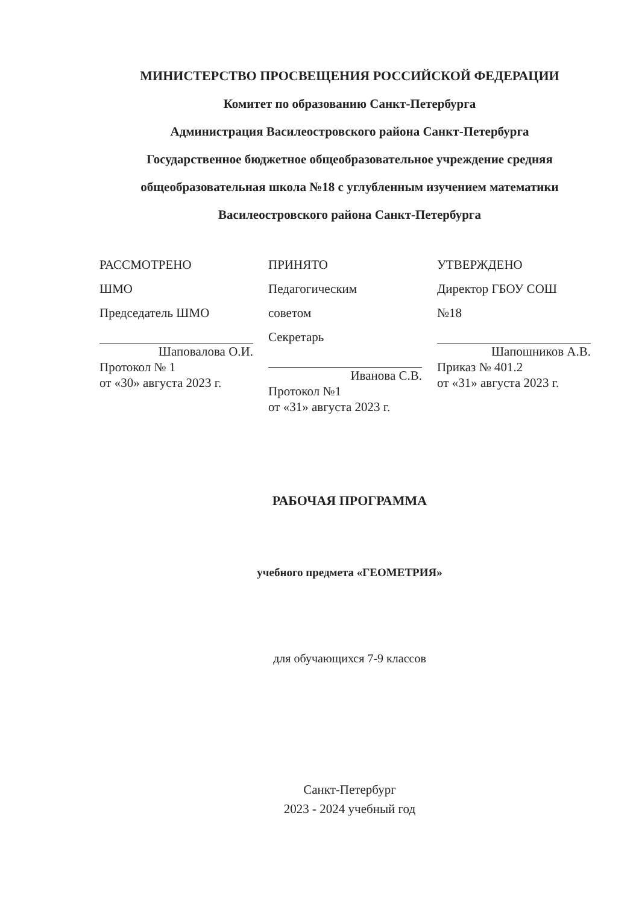МИНИСТЕРСТВО ПРОСВЕЩЕНИЯ РОССИЙСКОЙ ФЕДЕРАЦИИ
Комитет по образованию Санкт-Петербурга
Администрация Василеостровского района Санкт-Петербурга
Государственное бюджетное общеобразовательное учреждение средняя общеобразовательная школа №18 с углубленным изучением математики Василеостровского района Санкт-Петербурга
РАССМОТРЕНО
ШМО
Председатель ШМО
Шаповалова О.И.
Протокол № 1
от «30» августа 2023 г.
ПРИНЯТО
Педагогическим
советом
Секретарь
Иванова С.В.
Протокол №1
от «31» августа 2023 г.
УТВЕРЖДЕНО
Директор ГБОУ СОШ
№18
Шапошников А.В.
Приказ № 401.2
от «31» августа 2023 г.
РАБОЧАЯ ПРОГРАММА
учебного предмета «ГЕОМЕТРИЯ»
для обучающихся 7-9 классов
Санкт-Петербург
2023 - 2024 учебный год